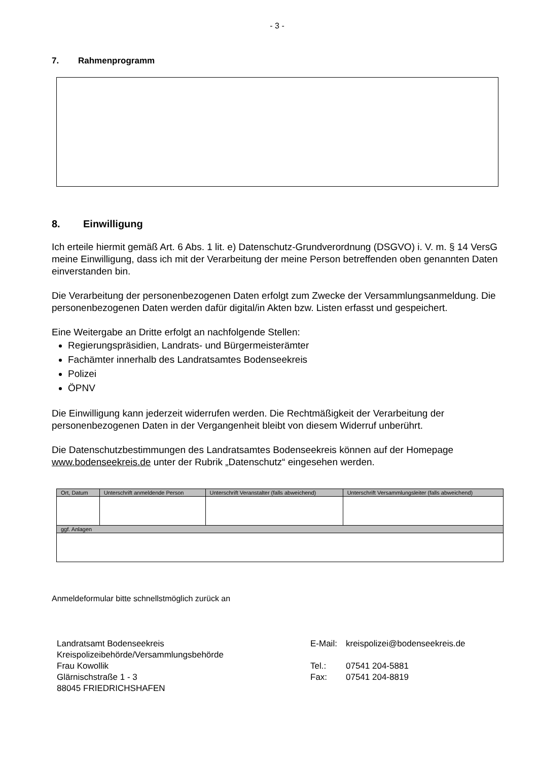- 3 -
7. Rahmenprogramm
8. Einwilligung
Ich erteile hiermit gemäß Art. 6 Abs. 1 lit. e) Datenschutz-Grundverordnung (DSGVO) i. V. m. § 14 VersG meine Einwilligung, dass ich mit der Verarbeitung der meine Person betreffenden oben genannten Daten einverstanden bin.
Die Verarbeitung der personenbezogenen Daten erfolgt zum Zwecke der Versammlungs­anmeldung. Die personenbezogenen Daten werden dafür digital/in Akten bzw. Listen erfasst und gespeichert.
Eine Weitergabe an Dritte erfolgt an nachfolgende Stellen:
Regierungspräsidien, Landrats- und Bürgermeisterämter
Fachämter innerhalb des Landratsamtes Bodenseekreis
Polizei
ÖPNV
Die Einwilligung kann jederzeit widerrufen werden. Die Rechtmäßigkeit der Verarbeitung der personenbezogenen Daten in der Vergangenheit bleibt von diesem Widerruf unberührt.
Die Datenschutzbestimmungen des Landratsamtes Bodenseekreis können auf der Homepage www.bodenseekreis.de unter der Rubrik „Datenschutz“ eingesehen werden.
| Ort, Datum | Unterschrift anmeldende Person | Unterschrift Veranstalter (falls abweichend) | Unterschrift Versammlungsleiter (falls abweichend) |
| ggf. Anlagen | | | |
Anmeldeformular bitte schnellstmöglich zurück an
Landratsamt Bodenseekreis
Kreispolizeibehörde/Versammlungsbehörde
Frau Kowollik
Glärnischstraße 1 - 3
88045 FRIEDRICHSHAFEN
| E-Mail: | kreispolizei@bodenseekreis.de |
| Tel.: | 07541 204-5881 |
| Fax: | 07541 204-8819 |